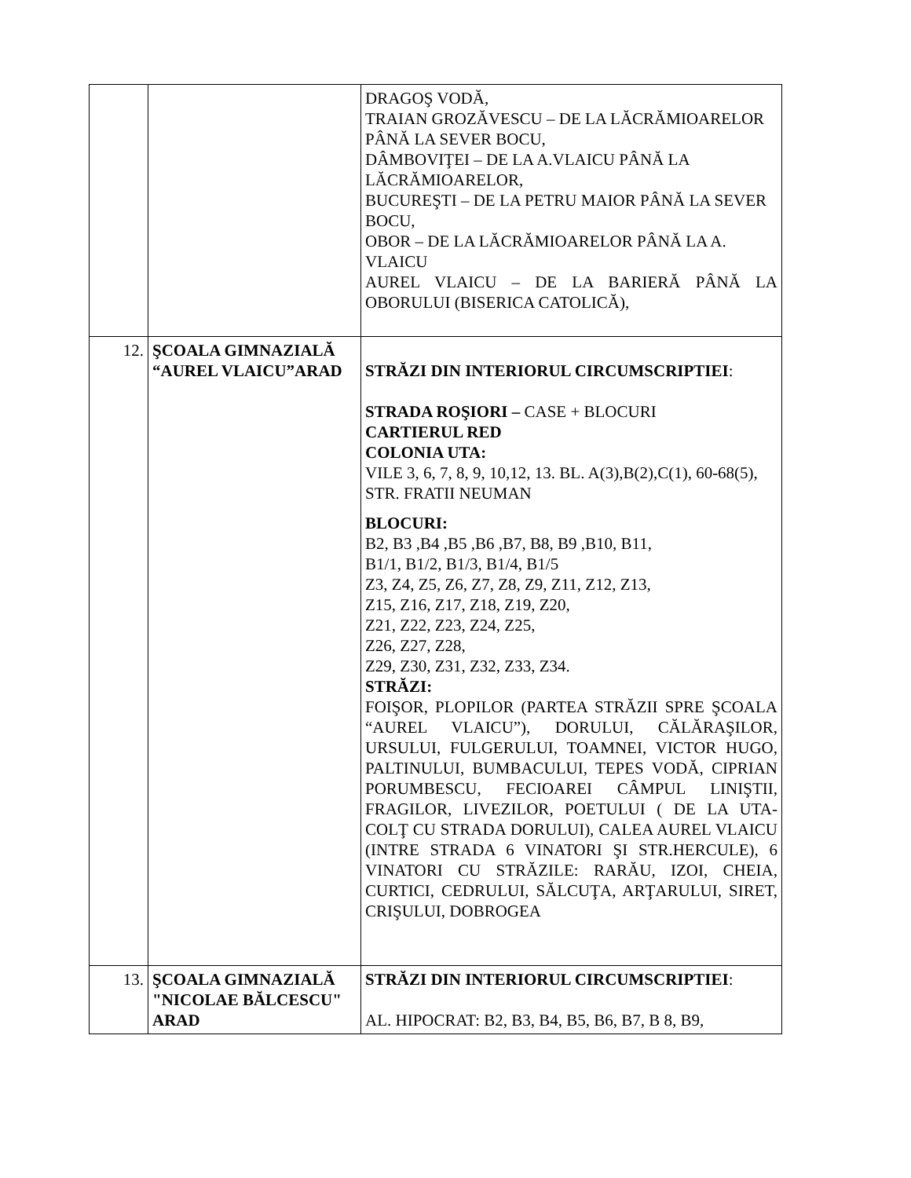| | | DRAGOŞ VODĂ, TRAIAN GROZĂVESCU – DE LA LĂCRĂMIOARELOR PÂNĂ LA SEVER BOCU, DÂMBOVIŢEI – DE LA A.VLAICU PÂNĂ LA LĂCRĂMIOARELOR, BUCUREŞTI – DE LA PETRU MAIOR PÂNĂ LA SEVER BOCU, OBOR – DE LA LĂCRĂMIOARELOR PÂNĂ LA A. VLAICU AUREL VLAICU – DE LA BARIERĂ PÂNĂ LA OBORULUI (BISERICA CATOLICĂ), |
| 12. | ŞCOALA GIMNAZIALĂ “AUREL VLAICU”ARAD | STRĂZI DIN INTERIORUL CIRCUMSCRIPTIEI : STRADA ROŞIORI – CASE + BLOCURI CARTIERUL RED COLONIA UTA: VILE 3, 6, 7, 8, 9, 10,12, 13. BL. A(3),B(2),C(1), 60-68(5), STR. FRATII NEUMAN BLOCURI: B2, B3 ,B4 ,B5 ,B6 ,B7, B8, B9 ,B10, B11, B1/1, B1/2, B1/3, B1/4, B1/5 Z3, Z4, Z5, Z6, Z7, Z8, Z9, Z11, Z12, Z13, Z15, Z16, Z17, Z18, Z19, Z20, Z21, Z22, Z23, Z24, Z25, Z26, Z27, Z28, Z29, Z30, Z31, Z32, Z33, Z34. STRĂZI: FOIŞOR, PLOPILOR (PARTEA STRĂZII SPRE ŞCOALA “AUREL VLAICU”), DORULUI, CĂLĂRAŞILOR, URSULUI, FULGERULUI, TOAMNEI, VICTOR HUGO, PALTINULUI, BUMBACULUI, TEPES VODĂ, CIPRIAN PORUMBESCU, FECIOAREI CÂMPUL LINIŞTII, FRAGILOR, LIVEZILOR, POETULUI ( DE LA UTA- COLŢ CU STRADA DORULUI), CALEA AUREL VLAICU (INTRE STRADA 6 VINATORI ŞI STR.HERCULE), 6 VINATORI CU STRĂZILE: RARĂU, IZOI, CHEIA, CURTICI, CEDRULUI, SĂLCUŢA, ARŢARULUI, SIRET, CRIŞULUI, DOBROGEA |
| 13. | ŞCOALA GIMNAZIALĂ "NICOLAE BĂLCESCU" ARAD | STRĂZI DIN INTERIORUL CIRCUMSCRIPTIEI : AL. HIPOCRAT: B2, B3, B4, B5, B6, B7, B 8, B9, |